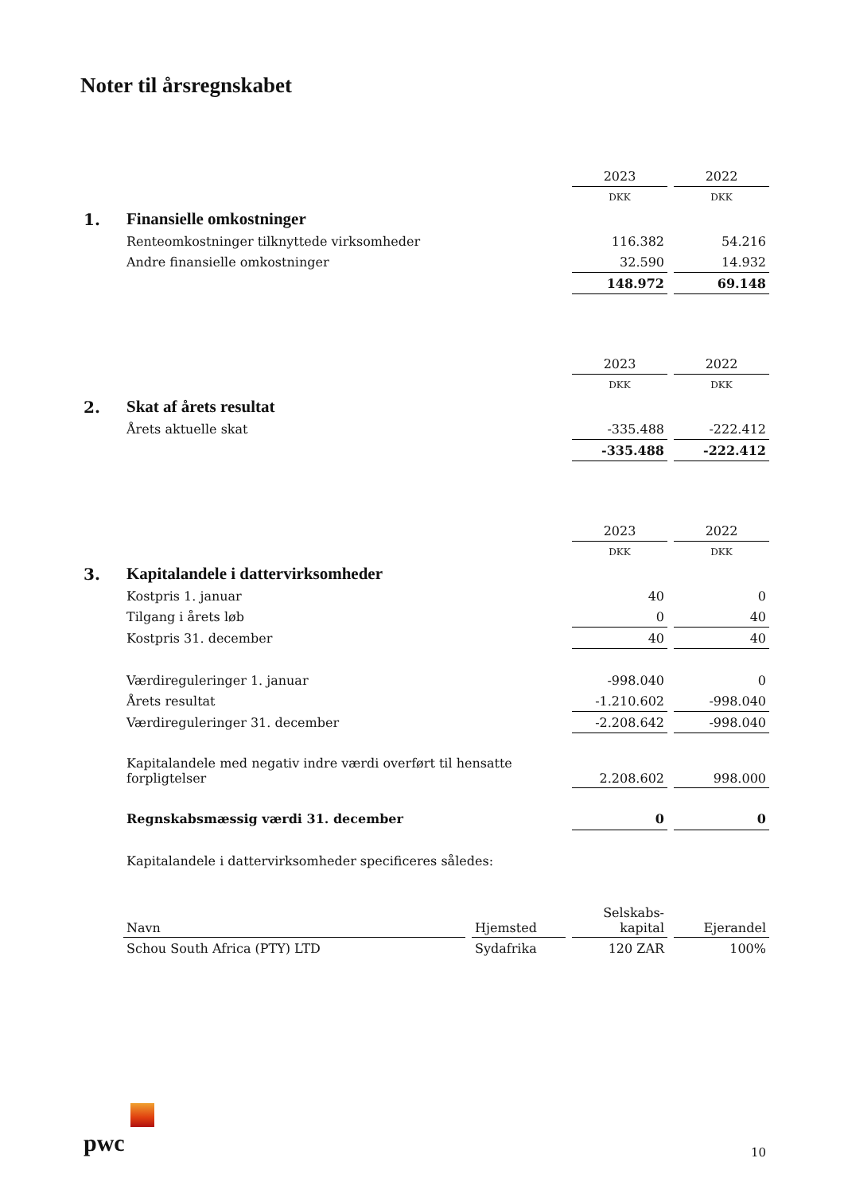Noter til årsregnskabet
| | | 2023 | | 2022 |
| | | DKK | | DKK |
| 1. | Finansielle omkostninger | | | |
| | Renteomkostninger tilknyttede virksomheder | 116.382 | | 54.216 |
| | Andre finansielle omkostninger | 32.590 | | 14.932 |
| | | 148.972 | | 69.148 |
| | | 2023 | | 2022 |
| | | DKK | | DKK |
| 2. | Skat af årets resultat | | | |
| | Årets aktuelle skat | -335.488 | | -222.412 |
| | | -335.488 | | -222.412 |
| | | 2023 | | 2022 |
| | | DKK | | DKK |
| 3. | Kapitalandele i dattervirksomheder | | | |
| | Kostpris 1. januar | 40 | | 0 |
| | Tilgang i årets løb | 0 | | 40 |
| | Kostpris 31. december | 40 | | 40 |
| | Værdireguleringer 1. januar | -998.040 | | 0 |
| | Årets resultat | -1.210.602 | | -998.040 |
| | Værdireguleringer 31. december | -2.208.642 | | -998.040 |
| | Kapitalandele med negativ indre værdi overført til hensatte forpligtelser | 2.208.602 | | 998.000 |
| | Regnskabsmæssig værdi 31. december | 0 | | 0 |
| | Kapitalandele i dattervirksomheder specificeres således: | | | |
| | Navn | | Hjemsted | | Selskabs- kapital | | Ejerandel |
| | Schou South Africa (PTY) LTD | | Sydafrika | | 120 ZAR | | 100% |
pwc 10